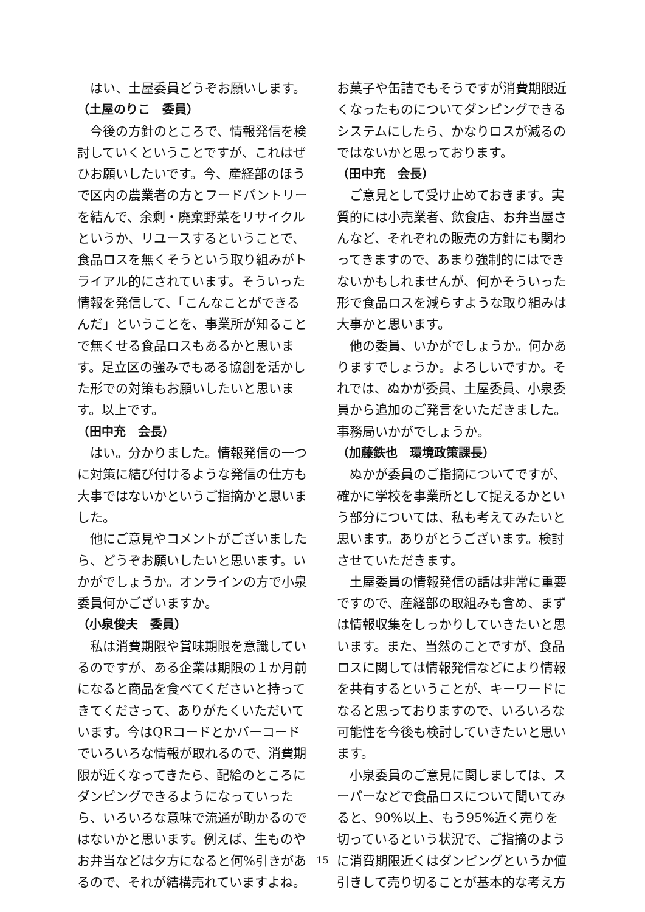はい、土屋委員どうぞお願いします。
（土屋のりこ　委員）
今後の方針のところで、情報発信を検討していくということですが、これはぜひお願いしたいです。今、産経部のほうで区内の農業者の方とフードパントリーを結んで、余剰・廃棄野菜をリサイクルというか、リユースするということで、食品ロスを無くそうという取り組みがトライアル的にされています。そういった情報を発信して、「こんなことができるんだ」ということを、事業所が知ることで無くせる食品ロスもあるかと思います。足立区の強みでもある協創を活かした形での対策もお願いしたいと思います。以上です。
（田中充　会長）
はい。分かりました。情報発信の一つに対策に結び付けるような発信の仕方も大事ではないかというご指摘かと思いました。
他にご意見やコメントがございましたら、どうぞお願いしたいと思います。いかがでしょうか。オンラインの方で小泉委員何かございますか。
（小泉俊夫　委員）
私は消費期限や賞味期限を意識しているのですが、ある企業は期限の１か月前になると商品を食べてくださいと持ってきてくださって、ありがたくいただいています。今はQRコードとかバーコードでいろいろな情報が取れるので、消費期限が近くなってきたら、配給のところにダンピングできるようになっていったら、いろいろな意味で流通が助かるのではないかと思います。例えば、生ものやお弁当などは夕方になると何%引きがあるので、それが結構売れていますよね。
お菓子や缶詰でもそうですが消費期限近くなったものについてダンピングできるシステムにしたら、かなりロスが減るのではないかと思っております。
（田中充　会長）
ご意見として受け止めておきます。実質的には小売業者、飲食店、お弁当屋さんなど、それぞれの販売の方針にも関わってきますので、あまり強制的にはできないかもしれませんが、何かそういった形で食品ロスを減らすような取り組みは大事かと思います。
他の委員、いかがでしょうか。何かありますでしょうか。よろしいですか。それでは、ぬかが委員、土屋委員、小泉委員から追加のご発言をいただきました。事務局いかがでしょうか。
（加藤鉄也　環境政策課長）
ぬかが委員のご指摘についてですが、確かに学校を事業所として捉えるかという部分については、私も考えてみたいと思います。ありがとうございます。検討させていただきます。
土屋委員の情報発信の話は非常に重要ですので、産経部の取組みも含め、まずは情報収集をしっかりしていきたいと思います。また、当然のことですが、食品ロスに関しては情報発信などにより情報を共有するということが、キーワードになると思っておりますので、いろいろな可能性を今後も検討していきたいと思います。
小泉委員のご意見に関しましては、スーパーなどで食品ロスについて聞いてみると、90%以上、もう95%近く売りを切っているという状況で、ご指摘のように消費期限近くはダンピングというか値引きして売り切ることが基本的な考え方
15